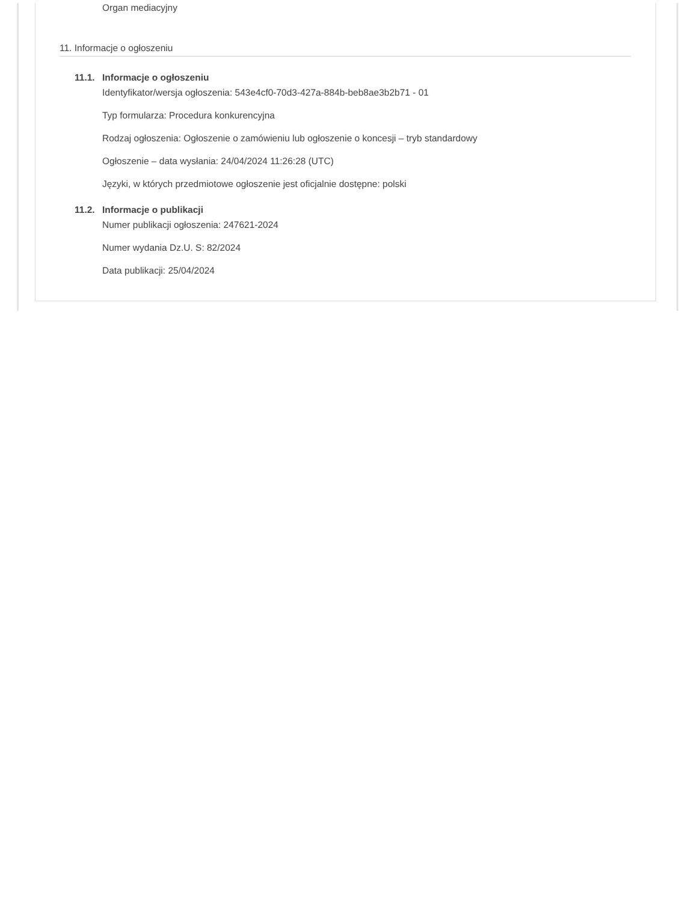Organ mediacyjny
11. Informacje o ogłoszeniu
11.1. Informacje o ogłoszeniu
Identyfikator/wersja ogłoszenia: 543e4cf0-70d3-427a-884b-beb8ae3b2b71 - 01
Typ formularza: Procedura konkurencyjna
Rodzaj ogłoszenia: Ogłoszenie o zamówieniu lub ogłoszenie o koncesji – tryb standardowy
Ogłoszenie – data wysłania: 24/04/2024 11:26:28 (UTC)
Języki, w których przedmiotowe ogłoszenie jest oficjalnie dostępne: polski
11.2. Informacje o publikacji
Numer publikacji ogłoszenia: 247621-2024
Numer wydania Dz.U. S: 82/2024
Data publikacji: 25/04/2024